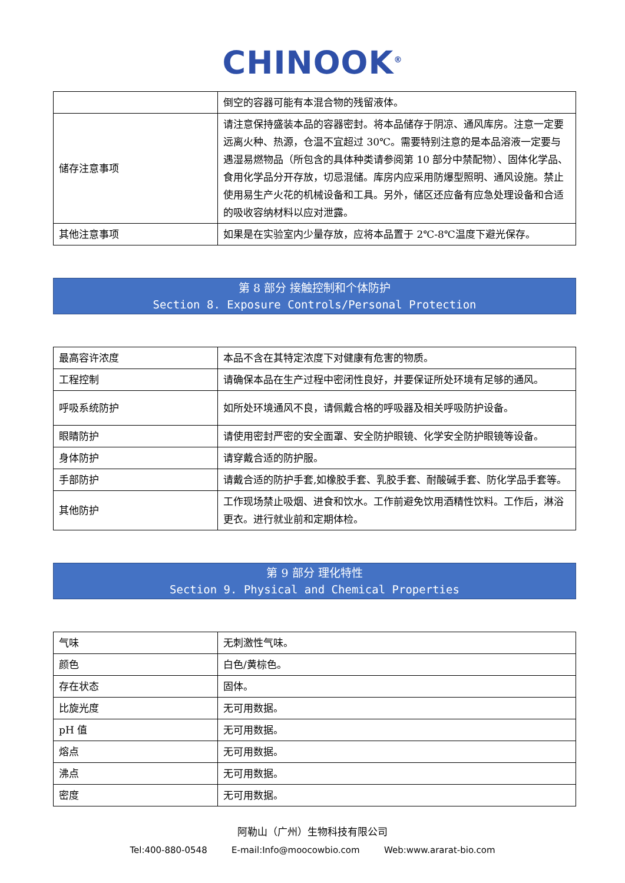CHINOOK<sup>®</sup>
| | 倒空的容器可能有本混合物的残留液体。 |
| 储存注意事项 | 请注意保持盛装本品的容器密封。将本品储存于阴凉、通风库房。注意一定要远离火种、热源，仓温不宜超过 30℃。需要特别注意的是本品溶液一定要与遇湿易燃物品（所包含的具体种类请参阅第 10 部分中禁配物）、固体化学品、食用化学品分开存放，切忌混储。库房内应采用防爆型照明、通风设施。禁止使用易生产火花的机械设备和工具。另外，储区还应备有应急处理设备和合适的吸收容纳材料以应对泄露。 |
| 其他注意事项 | 如果是在实验室内少量存放，应将本品置于 2℃-8℃温度下避光保存。 |
第 8 部分 接触控制和个体防护
Section 8. Exposure Controls/Personal Protection
| 最高容许浓度 | 本品不含在其特定浓度下对健康有危害的物质。 |
| 工程控制 | 请确保本品在生产过程中密闭性良好，并要保证所处环境有足够的通风。 |
| 呼吸系统防护 | 如所处环境通风不良，请佩戴合格的呼吸器及相关呼吸防护设备。 |
| 眼睛防护 | 请使用密封严密的安全面罩、安全防护眼镜、化学安全防护眼镜等设备。 |
| 身体防护 | 请穿戴合适的防护服。 |
| 手部防护 | 请戴合适的防护手套,如橡胶手套、乳胶手套、耐酸碱手套、防化学品手套等。 |
| 其他防护 | 工作现场禁止吸烟、进食和饮水。工作前避免饮用酒精性饮料。工作后，淋浴更衣。进行就业前和定期体检。 |
第 9 部分 理化特性
Section 9. Physical and Chemical Properties
| 气味 | 无刺激性气味。 |
| 颜色 | 白色/黄棕色。 |
| 存在状态 | 固体。 |
| 比旋光度 | 无可用数据。 |
| pH 值 | 无可用数据。 |
| 熔点 | 无可用数据。 |
| 沸点 | 无可用数据。 |
| 密度 | 无可用数据。 |
阿勒山（广州）生物科技有限公司
Tel:400-880-0548 E-mail:Info@moocowbio.com Web:www.ararat-bio.com